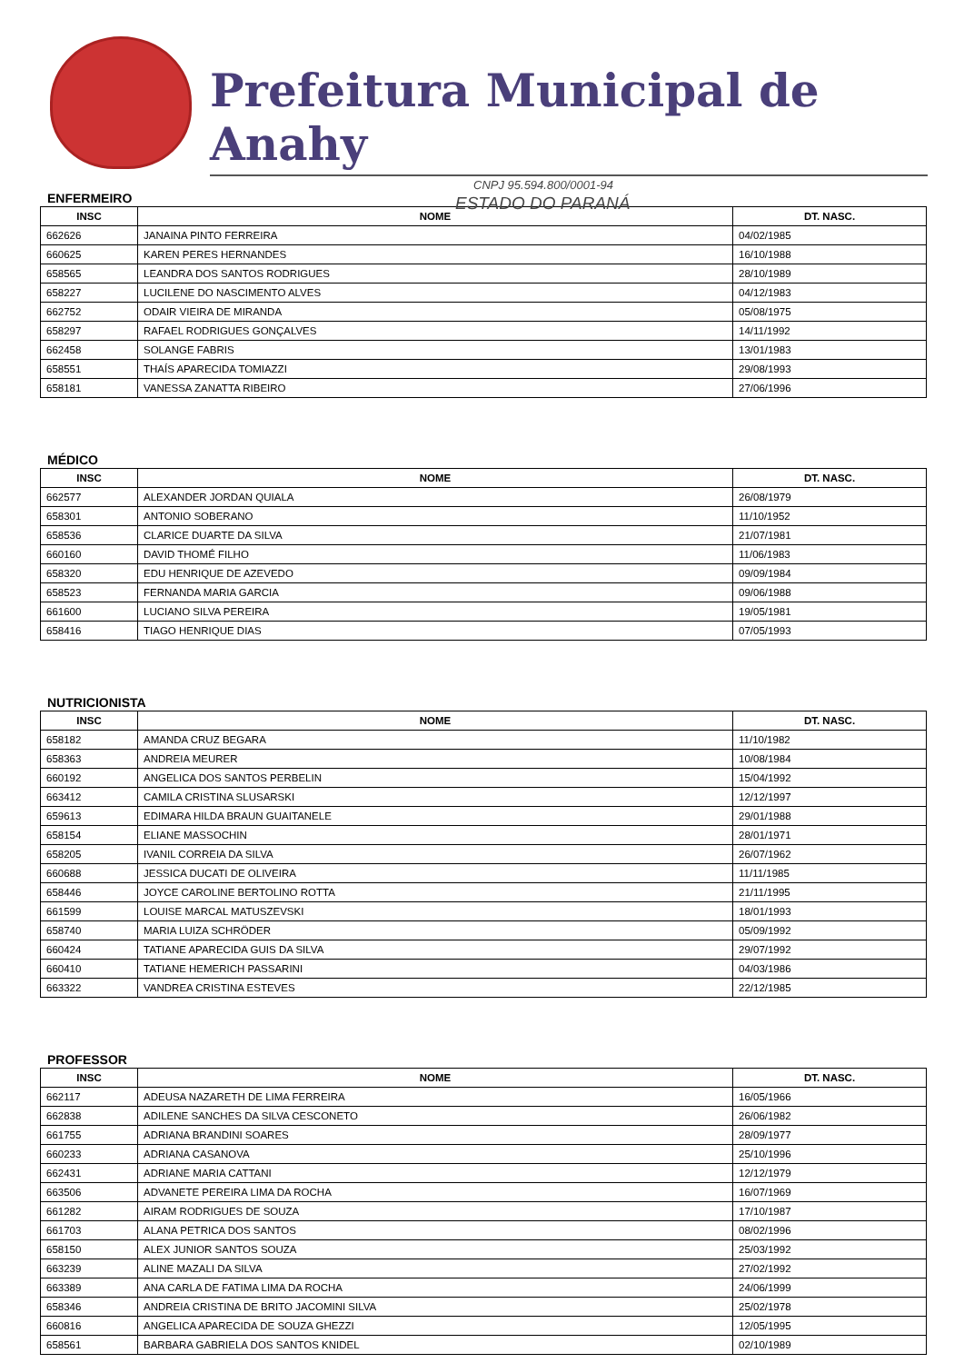Prefeitura Municipal de Anahy
CNPJ 95.594.800/0001-94
ESTADO DO PARANÁ
ENFERMEIRO
| INSC | NOME | DT. NASC. |
| --- | --- | --- |
| 662626 | JANAINA PINTO FERREIRA | 04/02/1985 |
| 660625 | KAREN PERES HERNANDES | 16/10/1988 |
| 658565 | LEANDRA DOS SANTOS RODRIGUES | 28/10/1989 |
| 658227 | LUCILENE DO NASCIMENTO ALVES | 04/12/1983 |
| 662752 | ODAIR VIEIRA DE MIRANDA | 05/08/1975 |
| 658297 | RAFAEL RODRIGUES GONÇALVES | 14/11/1992 |
| 662458 | SOLANGE FABRIS | 13/01/1983 |
| 658551 | THAÍS APARECIDA TOMIAZZI | 29/08/1993 |
| 658181 | VANESSA ZANATTA RIBEIRO | 27/06/1996 |
MÉDICO
| INSC | NOME | DT. NASC. |
| --- | --- | --- |
| 662577 | ALEXANDER JORDAN QUIALA | 26/08/1979 |
| 658301 | ANTONIO SOBERANO | 11/10/1952 |
| 658536 | CLARICE DUARTE DA SILVA | 21/07/1981 |
| 660160 | DAVID THOMÉ FILHO | 11/06/1983 |
| 658320 | EDU HENRIQUE DE AZEVEDO | 09/09/1984 |
| 658523 | FERNANDA MARIA GARCIA | 09/06/1988 |
| 661600 | LUCIANO SILVA PEREIRA | 19/05/1981 |
| 658416 | TIAGO HENRIQUE DIAS | 07/05/1993 |
NUTRICIONISTA
| INSC | NOME | DT. NASC. |
| --- | --- | --- |
| 658182 | AMANDA CRUZ BEGARA | 11/10/1982 |
| 658363 | ANDREIA MEURER | 10/08/1984 |
| 660192 | ANGELICA DOS SANTOS PERBELIN | 15/04/1992 |
| 663412 | CAMILA CRISTINA SLUSARSKI | 12/12/1997 |
| 659613 | EDIMARA HILDA BRAUN GUAITANELE | 29/01/1988 |
| 658154 | ELIANE MASSOCHIN | 28/01/1971 |
| 658205 | IVANIL CORREIA DA SILVA | 26/07/1962 |
| 660688 | JESSICA DUCATI DE OLIVEIRA | 11/11/1985 |
| 658446 | JOYCE CAROLINE BERTOLINO ROTTA | 21/11/1995 |
| 661599 | LOUISE MARCAL MATUSZEVSKI | 18/01/1993 |
| 658740 | MARIA LUIZA SCHRÖDER | 05/09/1992 |
| 660424 | TATIANE APARECIDA GUIS DA SILVA | 29/07/1992 |
| 660410 | TATIANE HEMERICH PASSARINI | 04/03/1986 |
| 663322 | VANDREA CRISTINA ESTEVES | 22/12/1985 |
PROFESSOR
| INSC | NOME | DT. NASC. |
| --- | --- | --- |
| 662117 | ADEUSA NAZARETH DE LIMA FERREIRA | 16/05/1966 |
| 662838 | ADILENE SANCHES DA SILVA CESCONETO | 26/06/1982 |
| 661755 | ADRIANA BRANDINI SOARES | 28/09/1977 |
| 660233 | ADRIANA CASANOVA | 25/10/1996 |
| 662431 | ADRIANE MARIA CATTANI | 12/12/1979 |
| 663506 | ADVANETE PEREIRA LIMA DA ROCHA | 16/07/1969 |
| 661282 | AIRAM RODRIGUES DE SOUZA | 17/10/1987 |
| 661703 | ALANA PETRICA DOS SANTOS | 08/02/1996 |
| 658150 | ALEX JUNIOR SANTOS SOUZA | 25/03/1992 |
| 663239 | ALINE MAZALI DA SILVA | 27/02/1992 |
| 663389 | ANA CARLA DE FATIMA LIMA DA ROCHA | 24/06/1999 |
| 658346 | ANDREIA CRISTINA DE BRITO JACOMINI SILVA | 25/02/1978 |
| 660816 | ANGELICA APARECIDA DE SOUZA GHEZZI | 12/05/1995 |
| 658561 | BARBARA GABRIELA DOS SANTOS KNIDEL | 02/10/1989 |